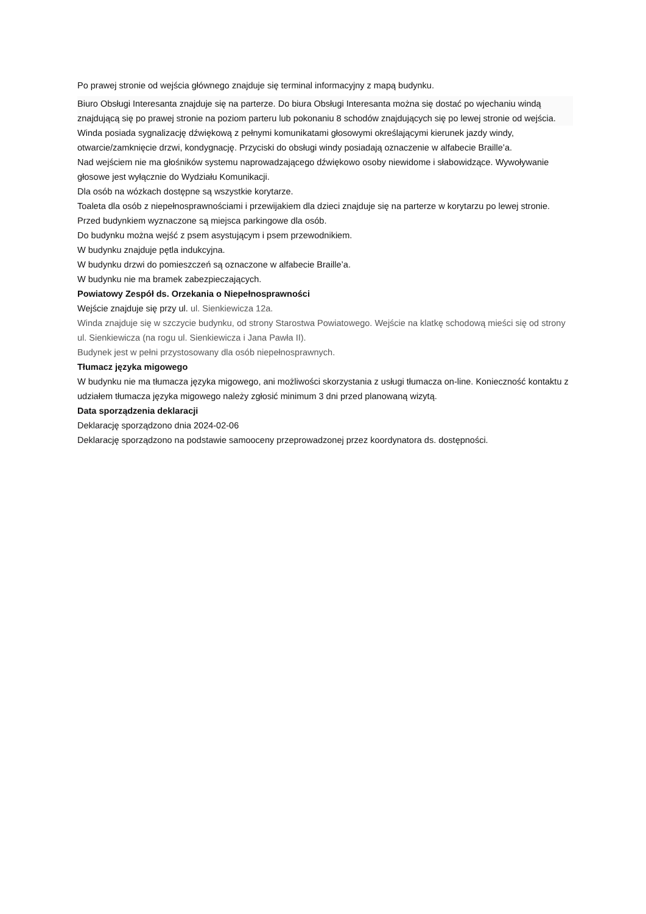Po prawej stronie od wejścia głównego znajduje się terminal informacyjny z mapą budynku.
Biuro Obsługi Interesanta znajduje się na parterze. Do biura Obsługi Interesanta można się dostać po wjechaniu windą znajdującą się po prawej stronie na poziom parteru lub pokonaniu 8 schodów znajdujących się po lewej stronie od wejścia.
Winda posiada sygnalizację dźwiękową z pełnymi komunikatami głosowymi określającymi kierunek jazdy windy, otwarcie/zamknięcie drzwi, kondygnację. Przyciski do obsługi windy posiadają oznaczenie w alfabecie Braille’a.
Nad wejściem nie ma głośników systemu naprowadzającego dźwiękowo osoby niewidome i słabowidzące. Wywoływanie głosowe jest wyłącznie do Wydziału Komunikacji.
Dla osób na wózkach dostępne są wszystkie korytarze.
Toaleta dla osób z niepełnosprawnościami i przewijakiem dla dzieci znajduje się na parterze w korytarzu po lewej stronie.
Przed budynkiem wyznaczone są miejsca parkingowe dla osób.
Do budynku można wejść z psem asystującym i psem przewodnikiem.
W budynku znajduje pętla indukcyjna.
W budynku drzwi do pomieszczeń są oznaczone w alfabecie Braille’a.
W budynku nie ma bramek zabezpieczających.
Powiatowy Zespół ds. Orzekania o Niepełnosprawności
Wejście znajduje się przy ul. ul. Sienkiewicza 12a.
Winda znajduje się w szczycie budynku, od strony Starostwa Powiatowego. Wejście na klatkę schodową mieści się od strony ul. Sienkiewicza (na rogu ul. Sienkiewicza i Jana Pawła II).
Budynek jest w pełni przystosowany dla osób niepełnosprawnych.
Tłumacz języka migowego
W budynku nie ma tłumacza języka migowego, ani możliwości skorzystania z usługi tłumacza on-line. Konieczność kontaktu z udziałem tłumacza języka migowego należy zgłosić minimum 3 dni przed planowaną wizytą.
Data sporządzenia deklaracji
Deklarację sporządzono dnia 2024-02-06
Deklarację sporządzono na podstawie samooceny przeprowadzonej przez koordynatora ds. dostępności.